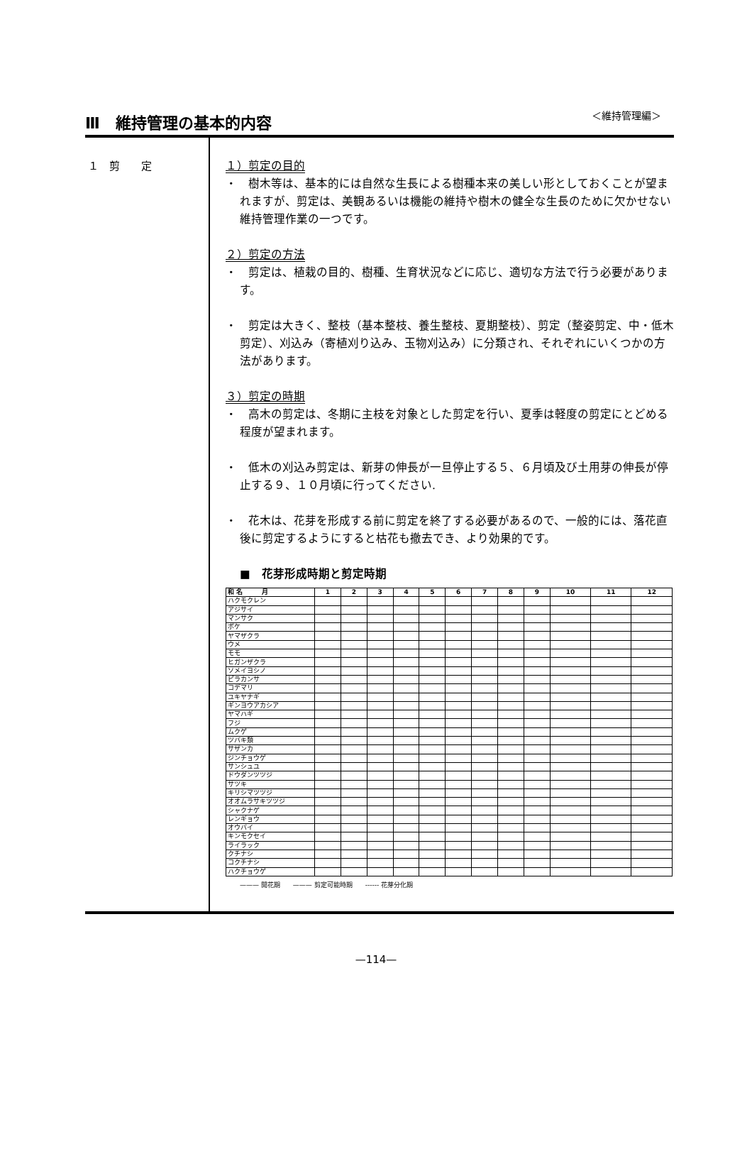Ⅲ　維持管理の基本的内容
＜維持管理編＞
１　剪　　定
１）剪定の目的
・　樹木等は、基本的には自然な生長による樹種本来の美しい形としておくことが望まれますが、剪定は、美観あるいは機能の維持や樹木の健全な生長のために欠かせない維持管理作業の一つです。
２）剪定の方法
・　剪定は、植栽の目的、樹種、生育状況などに応じ、適切な方法で行う必要があります。
・　剪定は大きく、整枝（基本整枝、養生整枝、夏期整枝）、剪定（整姿剪定、中・低木剪定）、刈込み（寄植刈り込み、玉物刈込み）に分類され、それぞれにいくつかの方法があります。
３）剪定の時期
・　高木の剪定は、冬期に主枝を対象とした剪定を行い、夏季は軽度の剪定にとどめる程度が望まれます。
・　低木の刈込み剪定は、新芽の伸長が一旦停止する５、６月頃及び土用芽の伸長が停止する９、１０月頃に行ってください.
・　花木は、花芽を形成する前に剪定を終了する必要があるので、一般的には、落花直後に剪定するようにすると枯花も撤去でき、より効果的です。
■　花芽形成時期と剪定時期
| 和 名 月 | 1 | 2 | 3 | 4 | 5 | 6 | 7 | 8 | 9 | 10 | 11 | 12 |
| --- | --- | --- | --- | --- | --- | --- | --- | --- | --- | --- | --- | --- |
| ハクモクレン | | | | | | | | | | | | |
| アジサイ | | | | | | | | | | | | |
| マンサク | | | | | | | | | | | | |
| ボケ | | | | | | | | | | | | |
| ヤマザクラ | | | | | | | | | | | | |
| ウメ | | | | | | | | | | | | |
| モモ | | | | | | | | | | | | |
| ヒガンザクラ | | | | | | | | | | | | |
| ソメイヨシノ | | | | | | | | | | | | |
| ピラカンサ | | | | | | | | | | | | |
| コデマリ | | | | | | | | | | | | |
| ユキヤナギ | | | | | | | | | | | | |
| ギンヨウアカシア | | | | | | | | | | | | |
| ヤマハギ | | | | | | | | | | | | |
| フジ | | | | | | | | | | | | |
| ムクゲ | | | | | | | | | | | | |
| ツバキ類 | | | | | | | | | | | | |
| サザンカ | | | | | | | | | | | | |
| ジンチョウゲ | | | | | | | | | | | | |
| サンシュユ | | | | | | | | | | | | |
| ドウダンツツジ | | | | | | | | | | | | |
| サツキ | | | | | | | | | | | | |
| キリシマツツジ | | | | | | | | | | | | |
| オオムラサキツツジ | | | | | | | | | | | | |
| シャクナゲ | | | | | | | | | | | | |
| レンギョウ | | | | | | | | | | | | |
| オウバイ | | | | | | | | | | | | |
| キンモクセイ | | | | | | | | | | | | |
| ライラック | | | | | | | | | | | | |
| クチナシ | | | | | | | | | | | | |
| コクチナシ | | | | | | | | | | | | |
| ハクチョウゲ | | | | | | | | | | | | |
——— 開花期　　——— 剪定可能時期　　------ 花芽分化期
—114—